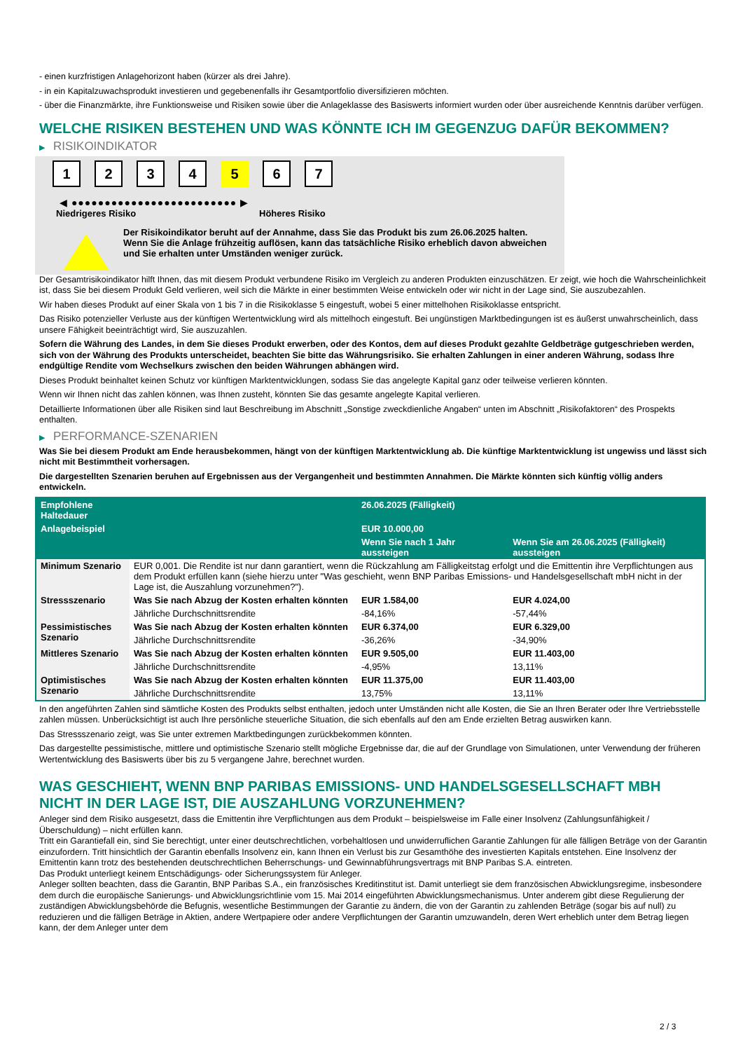- einen kurzfristigen Anlagehorizont haben (kürzer als drei Jahre).
- in ein Kapitalzuwachsprodukt investieren und gegebenenfalls ihr Gesamtportfolio diversifizieren möchten.
- über die Finanzmärkte, ihre Funktionsweise und Risiken sowie über die Anlageklasse des Basiswerts informiert wurden oder über ausreichende Kenntnis darüber verfügen.
WELCHE RISIKEN BESTEHEN UND WAS KÖNNTE ICH IM GEGENZUG DAFÜR BEKOMMEN?
▶ RISIKOINDIKATOR
1 2 3 4 5 6 7
◀ ●●●●●●●●●●●●●●●●●●●●●●●●● ▶
Niedrigeres Risiko Höheres Risiko
Der Risikoindikator beruht auf der Annahme, dass Sie das Produkt bis zum 26.06.2025 halten.
Wenn Sie die Anlage frühzeitig auflösen, kann das tatsächliche Risiko erheblich davon abweichen und Sie erhalten unter Umständen weniger zurück.
Der Gesamtrisikoindikator hilft Ihnen, das mit diesem Produkt verbundene Risiko im Vergleich zu anderen Produkten einzuschätzen. Er zeigt, wie hoch die Wahrscheinlichkeit ist, dass Sie bei diesem Produkt Geld verlieren, weil sich die Märkte in einer bestimmten Weise entwickeln oder wir nicht in der Lage sind, Sie auszubezahlen.
Wir haben dieses Produkt auf einer Skala von 1 bis 7 in die Risikoklasse 5 eingestuft, wobei 5 einer mittelhohen Risikoklasse entspricht.
Das Risiko potenzieller Verluste aus der künftigen Wertentwicklung wird als mittelhoch eingestuft. Bei ungünstigen Marktbedingungen ist es äußerst unwahrscheinlich, dass unsere Fähigkeit beeinträchtigt wird, Sie auszuzahlen.
Sofern die Währung des Landes, in dem Sie dieses Produkt erwerben, oder des Kontos, dem auf dieses Produkt gezahlte Geldbeträge gutgeschrieben werden, sich von der Währung des Produkts unterscheidet, beachten Sie bitte das Währungsrisiko. Sie erhalten Zahlungen in einer anderen Währung, sodass Ihre endgültige Rendite vom Wechselkurs zwischen den beiden Währungen abhängen wird.
Dieses Produkt beinhaltet keinen Schutz vor künftigen Marktentwicklungen, sodass Sie das angelegte Kapital ganz oder teilweise verlieren könnten.
Wenn wir Ihnen nicht das zahlen können, was Ihnen zusteht, könnten Sie das gesamte angelegte Kapital verlieren.
Detaillierte Informationen über alle Risiken sind laut Beschreibung im Abschnitt „Sonstige zweckdienliche Angaben“ unten im Abschnitt „Risikofaktoren“ des Prospekts enthalten.
▶ PERFORMANCE-SZENARIEN
Was Sie bei diesem Produkt am Ende herausbekommen, hängt von der künftigen Marktentwicklung ab. Die künftige Marktentwicklung ist ungewiss und lässt sich nicht mit Bestimmtheit vorhersagen.
Die dargestellten Szenarien beruhen auf Ergebnissen aus der Vergangenheit und bestimmten Annahmen. Die Märkte könnten sich künftig völlig anders entwickeln.
| Empfohlene Haltedauer | | 26.06.2025 (Fälligkeit) | |
| --- | --- | --- | --- |
| Anlagebeispiel | | EUR 10.000,00 | |
| | | Wenn Sie nach 1 Jahr aussteigen | Wenn Sie am 26.06.2025 (Fälligkeit) aussteigen |
| Minimum Szenario | EUR 0,001. Die Rendite ist nur dann garantiert, wenn die Rückzahlung am Fälligkeitstag erfolgt und die Emittentin ihre Verpflichtungen aus dem Produkt erfüllen kann (siehe hierzu unter "Was geschieht, wenn BNP Paribas Emissions- und Handelsgesellschaft mbH nicht in der Lage ist, die Auszahlung vorzunehmen?"). | | |
| Stressszenario | Was Sie nach Abzug der Kosten erhalten könnten | EUR 1.584,00 | EUR 4.024,00 |
| | Jährliche Durchschnittsrendite | -84,16% | -57,44% |
| Pessimistisches Szenario | Was Sie nach Abzug der Kosten erhalten könnten | EUR 6.374,00 | EUR 6.329,00 |
| | Jährliche Durchschnittsrendite | -36,26% | -34,90% |
| Mittleres Szenario | Was Sie nach Abzug der Kosten erhalten könnten | EUR 9.505,00 | EUR 11.403,00 |
| | Jährliche Durchschnittsrendite | -4,95% | 13,11% |
| Optimistisches Szenario | Was Sie nach Abzug der Kosten erhalten könnten | EUR 11.375,00 | EUR 11.403,00 |
| | Jährliche Durchschnittsrendite | 13,75% | 13,11% |
In den angeführten Zahlen sind sämtliche Kosten des Produkts selbst enthalten, jedoch unter Umständen nicht alle Kosten, die Sie an Ihren Berater oder Ihre Vertriebsstelle zahlen müssen. Unberücksichtigt ist auch Ihre persönliche steuerliche Situation, die sich ebenfalls auf den am Ende erzielten Betrag auswirken kann.
Das Stressszenario zeigt, was Sie unter extremen Marktbedingungen zurückbekommen könnten.
Das dargestellte pessimistische, mittlere und optimistische Szenario stellt mögliche Ergebnisse dar, die auf der Grundlage von Simulationen, unter Verwendung der früheren Wertentwicklung des Basiswerts über bis zu 5 vergangene Jahre, berechnet wurden.
WAS GESCHIEHT, WENN BNP PARIBAS EMISSIONS- UND HANDELSGESELLSCHAFT MBH NICHT IN DER LAGE IST, DIE AUSZAHLUNG VORZUNEHMEN?
Anleger sind dem Risiko ausgesetzt, dass die Emittentin ihre Verpflichtungen aus dem Produkt – beispielsweise im Falle einer Insolvenz (Zahlungsunfähigkeit / Überschuldung) – nicht erfüllen kann.
Tritt ein Garantiefall ein, sind Sie berechtigt, unter einer deutschrechtlichen, vorbehaltlosen und unwiderruflichen Garantie Zahlungen für alle fälligen Beträge von der Garantin einzufordern. Tritt hinsichtlich der Garantin ebenfalls Insolvenz ein, kann Ihnen ein Verlust bis zur Gesamthöhe des investierten Kapitals entstehen. Eine Insolvenz der Emittentin kann trotz des bestehenden deutschrechtlichen Beherrschungs- und Gewinnabführungsvertrags mit BNP Paribas S.A. eintreten.
Das Produkt unterliegt keinem Entschädigungs- oder Sicherungssystem für Anleger.
Anleger sollten beachten, dass die Garantin, BNP Paribas S.A., ein französisches Kreditinstitut ist. Damit unterliegt sie dem französischen Abwicklungsregime, insbesondere dem durch die europäische Sanierungs- und Abwicklungsrichtlinie vom 15. Mai 2014 eingeführten Abwicklungsmechanismus. Unter anderem gibt diese Regulierung der zuständigen Abwicklungsbehörde die Befugnis, wesentliche Bestimmungen der Garantie zu ändern, die von der Garantin zu zahlenden Beträge (sogar bis auf null) zu reduzieren und die fälligen Beträge in Aktien, andere Wertpapiere oder andere Verpflichtungen der Garantin umzuwandeln, deren Wert erheblich unter dem Betrag liegen kann, der dem Anleger unter dem
2 / 3